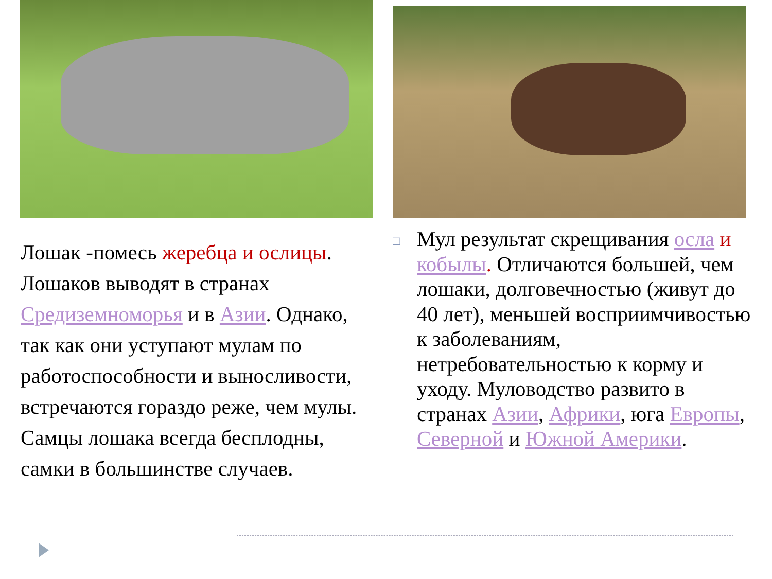Лошак -помесь жеребца и ослицы. Лошаков выводят в странах Средиземноморья и в Азии. Однако, так как они уступают мулам по работоспособности и выносливости, встречаются гораздо реже, чем мулы. Самцы лошака всегда бесплодны, самки в большинстве случаев.
□
Мул результат скрещивания осла и кобылы. Отличаются большей, чем лошаки, долговечностью (живут до 40 лет), меньшей восприимчивостью к заболеваниям, нетребовательностью к корму и уходу. Муловодство развито в странах Азии, Африки, юга Европы, Северной и Южной Америки.